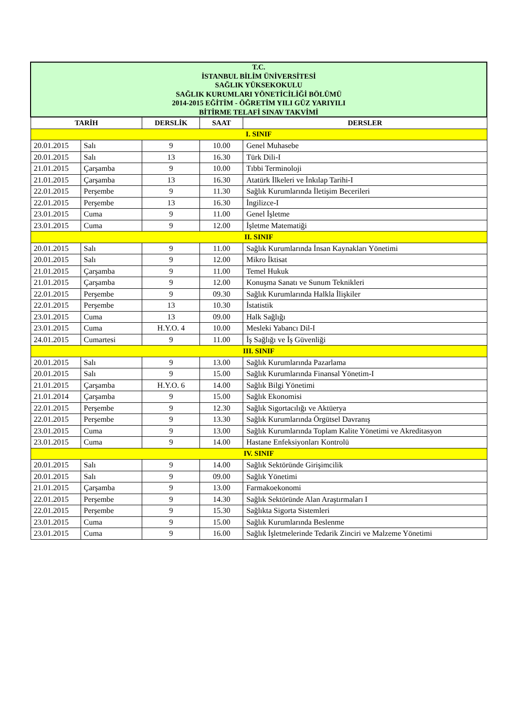| T.C. İSTANBUL BİLİM ÜNİVERSİTESİ SAĞLIK YÜKSEKOKULU SAĞLIK KURUMLARI YÖNETİCİLİĞİ BÖLÜMÜ 2014-2015 EĞİTİM - ÖĞRETİM YILI GÜZ YARIYILI BİTİRME TELAFİ SINAV TAKVİMİ | | | | |
| TARİH | | DERSLİK | SAAT | DERSLER |
| I. SINIF | | | | |
| 20.01.2015 | Salı | 9 | 10.00 | Genel Muhasebe |
| 20.01.2015 | Salı | 13 | 16.30 | Türk Dili-I |
| 21.01.2015 | Çarşamba | 9 | 10.00 | Tıbbi Terminoloji |
| 21.01.2015 | Çarşamba | 13 | 16.30 | Atatürk İlkeleri ve İnkılap Tarihi-I |
| 22.01.2015 | Perşembe | 9 | 11.30 | Sağlık Kurumlarında İletişim Becerileri |
| 22.01.2015 | Perşembe | 13 | 16.30 | İngilizce-I |
| 23.01.2015 | Cuma | 9 | 11.00 | Genel İşletme |
| 23.01.2015 | Cuma | 9 | 12.00 | İşletme Matematiği |
| II. SINIF | | | | |
| 20.01.2015 | Salı | 9 | 11.00 | Sağlık Kurumlarında İnsan Kaynakları Yönetimi |
| 20.01.2015 | Salı | 9 | 12.00 | Mikro İktisat |
| 21.01.2015 | Çarşamba | 9 | 11.00 | Temel Hukuk |
| 21.01.2015 | Çarşamba | 9 | 12.00 | Konuşma Sanatı ve Sunum Teknikleri |
| 22.01.2015 | Perşembe | 9 | 09.30 | Sağlık Kurumlarında Halkla İlişkiler |
| 22.01.2015 | Perşembe | 13 | 10.30 | İstatistik |
| 23.01.2015 | Cuma | 13 | 09.00 | Halk Sağlığı |
| 23.01.2015 | Cuma | H.Y.O. 4 | 10.00 | Mesleki Yabancı Dil-I |
| 24.01.2015 | Cumartesi | 9 | 11.00 | İş Sağlığı ve İş Güvenliği |
| III. SINIF | | | | |
| 20.01.2015 | Salı | 9 | 13.00 | Sağlık Kurumlarında Pazarlama |
| 20.01.2015 | Salı | 9 | 15.00 | Sağlık Kurumlarında Finansal Yönetim-I |
| 21.01.2015 | Çarşamba | H.Y.O. 6 | 14.00 | Sağlık Bilgi Yönetimi |
| 21.01.2014 | Çarşamba | 9 | 15.00 | Sağlık Ekonomisi |
| 22.01.2015 | Perşembe | 9 | 12.30 | Sağlık Sigortacılığı ve Aktüerya |
| 22.01.2015 | Perşembe | 9 | 13.30 | Sağlık Kurumlarında Örgütsel Davranış |
| 23.01.2015 | Cuma | 9 | 13.00 | Sağlık Kurumlarında Toplam Kalite Yönetimi ve Akreditasyon |
| 23.01.2015 | Cuma | 9 | 14.00 | Hastane Enfeksiyonları Kontrolü |
| IV. SINIF | | | | |
| 20.01.2015 | Salı | 9 | 14.00 | Sağlık Sektöründe Girişimcilik |
| 20.01.2015 | Salı | 9 | 09.00 | Sağlık Yönetimi |
| 21.01.2015 | Çarşamba | 9 | 13.00 | Farmakoekonomi |
| 22.01.2015 | Perşembe | 9 | 14.30 | Sağlık Sektöründe Alan Araştırmaları I |
| 22.01.2015 | Perşembe | 9 | 15.30 | Sağlıkta Sigorta Sistemleri |
| 23.01.2015 | Cuma | 9 | 15.00 | Sağlık Kurumlarında Beslenme |
| 23.01.2015 | Cuma | 9 | 16.00 | Sağlık İşletmelerinde Tedarik Zinciri ve Malzeme Yönetimi |